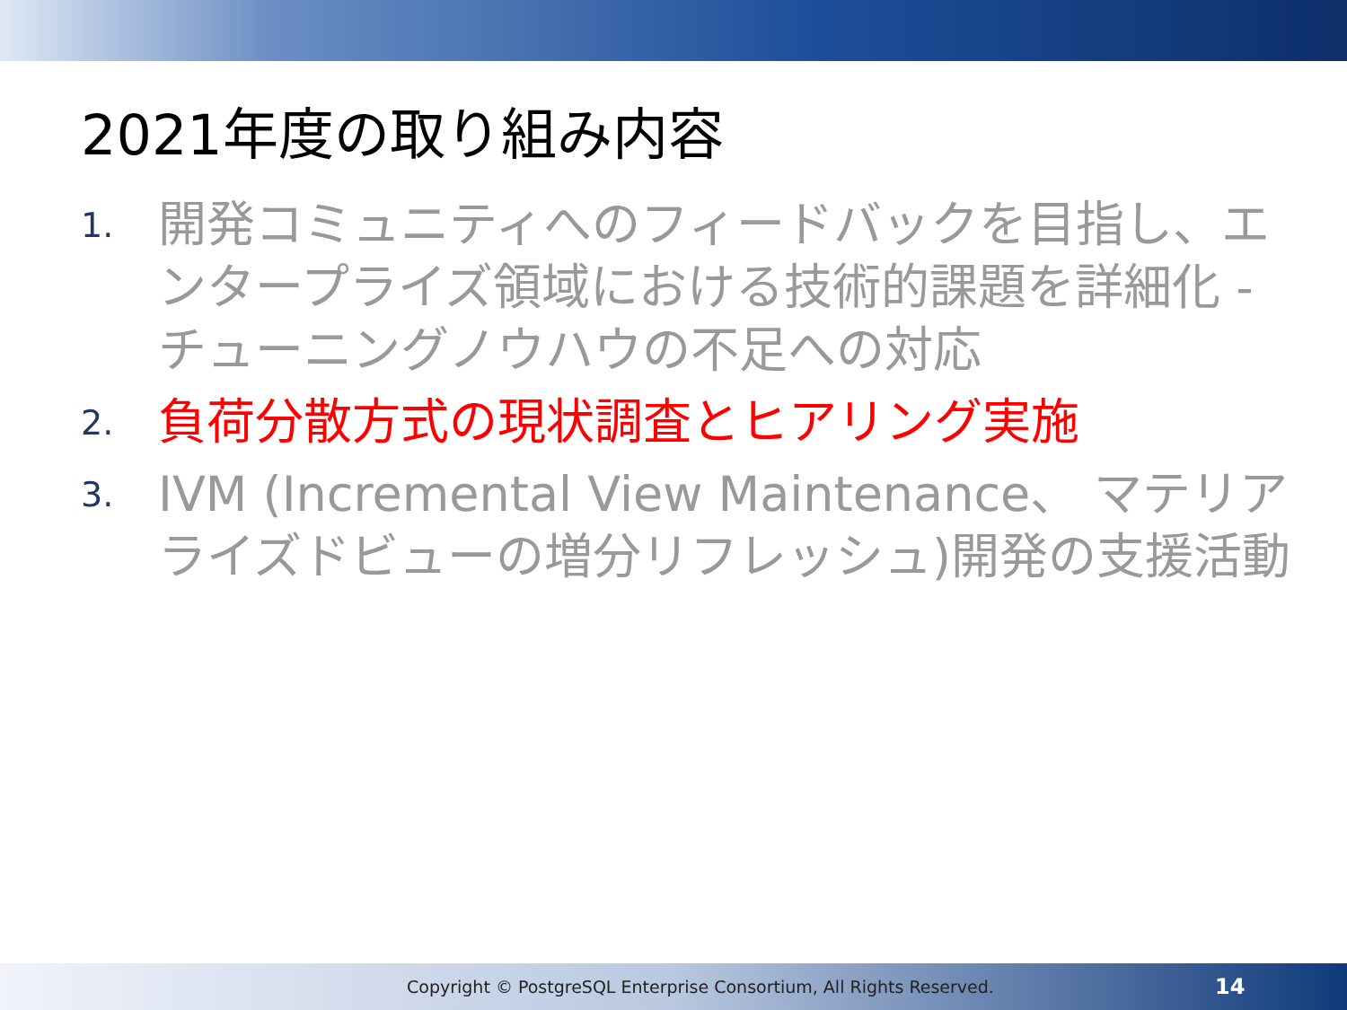2021年度の取り組み内容
1. 開発コミュニティへのフィードバックを目指し、エンタープライズ領域における技術的課題を詳細化 - チューニングノウハウの不足への対応
2. 負荷分散方式の現状調査とヒアリング実施
3. IVM (Incremental View Maintenance、 マテリアライズドビューの増分リフレッシュ)開発の支援活動
Copyright © PostgreSQL Enterprise Consortium, All Rights Reserved. 14